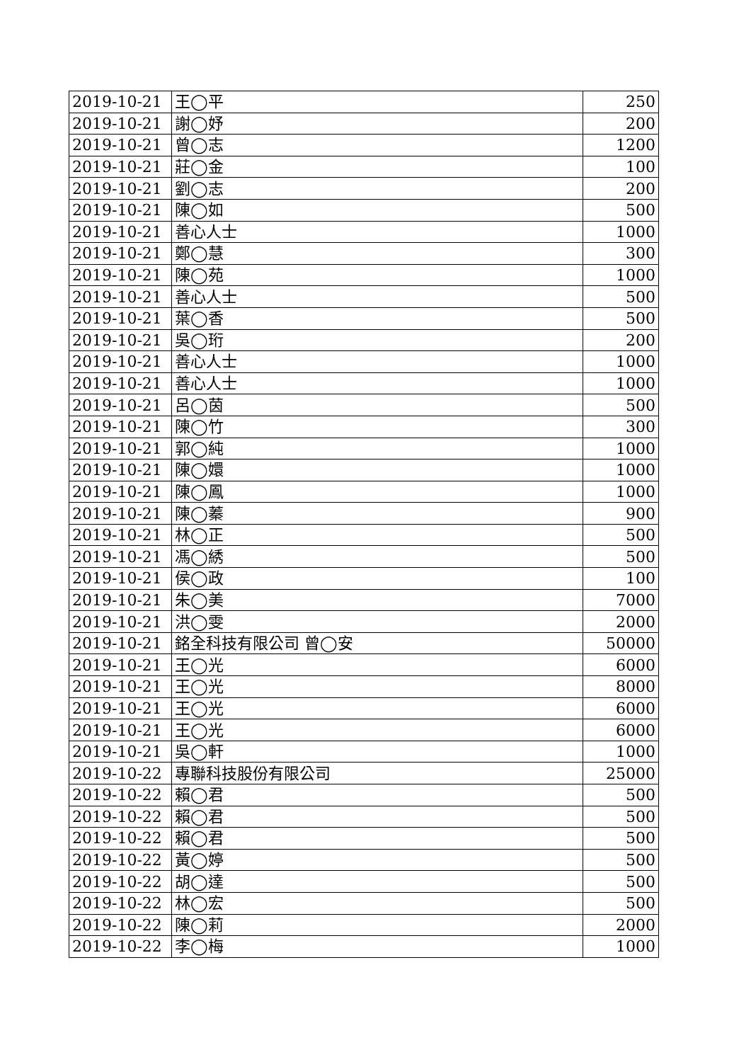| 2019-10-21 | 王◯平 | 250 |
| 2019-10-21 | 謝◯妤 | 200 |
| 2019-10-21 | 曾◯志 | 1200 |
| 2019-10-21 | 莊◯金 | 100 |
| 2019-10-21 | 劉◯志 | 200 |
| 2019-10-21 | 陳◯如 | 500 |
| 2019-10-21 | 善心人士 | 1000 |
| 2019-10-21 | 鄭◯慧 | 300 |
| 2019-10-21 | 陳◯苑 | 1000 |
| 2019-10-21 | 善心人士 | 500 |
| 2019-10-21 | 葉◯香 | 500 |
| 2019-10-21 | 吳◯珩 | 200 |
| 2019-10-21 | 善心人士 | 1000 |
| 2019-10-21 | 善心人士 | 1000 |
| 2019-10-21 | 呂◯茵 | 500 |
| 2019-10-21 | 陳◯竹 | 300 |
| 2019-10-21 | 郭◯純 | 1000 |
| 2019-10-21 | 陳◯嬛 | 1000 |
| 2019-10-21 | 陳◯鳳 | 1000 |
| 2019-10-21 | 陳◯蓁 | 900 |
| 2019-10-21 | 林◯正 | 500 |
| 2019-10-21 | 馮◯綉 | 500 |
| 2019-10-21 | 侯◯政 | 100 |
| 2019-10-21 | 朱◯美 | 7000 |
| 2019-10-21 | 洪◯雯 | 2000 |
| 2019-10-21 | 銘全科技有限公司 曾◯安 | 50000 |
| 2019-10-21 | 王◯光 | 6000 |
| 2019-10-21 | 王◯光 | 8000 |
| 2019-10-21 | 王◯光 | 6000 |
| 2019-10-21 | 王◯光 | 6000 |
| 2019-10-21 | 吳◯軒 | 1000 |
| 2019-10-22 | 專聯科技股份有限公司 | 25000 |
| 2019-10-22 | 賴◯君 | 500 |
| 2019-10-22 | 賴◯君 | 500 |
| 2019-10-22 | 賴◯君 | 500 |
| 2019-10-22 | 黃◯婷 | 500 |
| 2019-10-22 | 胡◯達 | 500 |
| 2019-10-22 | 林◯宏 | 500 |
| 2019-10-22 | 陳◯莉 | 2000 |
| 2019-10-22 | 李◯梅 | 1000 |